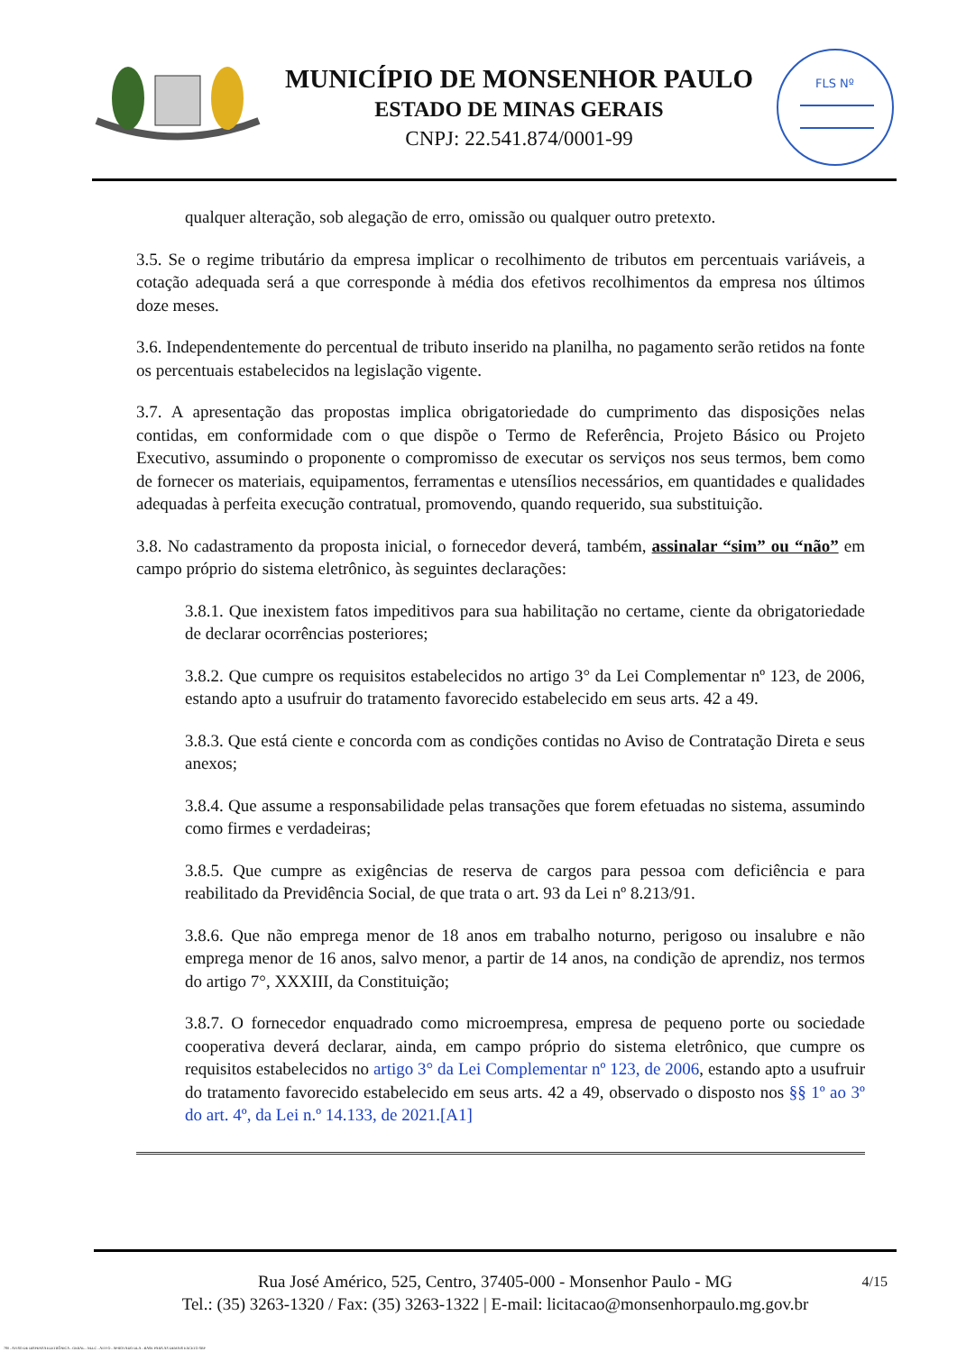MUNICÍPIO DE MONSENHOR PAULO
ESTADO DE MINAS GERAIS
CNPJ: 22.541.874/0001-99
FLS Nº
qualquer alteração, sob alegação de erro, omissão ou qualquer outro pretexto.
3.5. Se o regime tributário da empresa implicar o recolhimento de tributos em percentuais variáveis, a cotação adequada será a que corresponde à média dos efetivos recolhimentos da empresa nos últimos doze meses.
3.6. Independentemente do percentual de tributo inserido na planilha, no pagamento serão retidos na fonte os percentuais estabelecidos na legislação vigente.
3.7. A apresentação das propostas implica obrigatoriedade do cumprimento das disposições nelas contidas, em conformidade com o que dispõe o Termo de Referência, Projeto Básico ou Projeto Executivo, assumindo o proponente o compromisso de executar os serviços nos seus termos, bem como de fornecer os materiais, equipamentos, ferramentas e utensílios necessários, em quantidades e qualidades adequadas à perfeita execução contratual, promovendo, quando requerido, sua substituição.
3.8. No cadastramento da proposta inicial, o fornecedor deverá, também, assinalar “sim” ou “não” em campo próprio do sistema eletrônico, às seguintes declarações:
3.8.1. Que inexistem fatos impeditivos para sua habilitação no certame, ciente da obrigatoriedade de declarar ocorrências posteriores;
3.8.2. Que cumpre os requisitos estabelecidos no artigo 3° da Lei Complementar nº 123, de 2006, estando apto a usufruir do tratamento favorecido estabelecido em seus arts. 42 a 49.
3.8.3. Que está ciente e concorda com as condições contidas no Aviso de Contratação Direta e seus anexos;
3.8.4. Que assume a responsabilidade pelas transações que forem efetuadas no sistema, assumindo como firmes e verdadeiras;
3.8.5. Que cumpre as exigências de reserva de cargos para pessoa com deficiência e para reabilitado da Previdência Social, de que trata o art. 93 da Lei nº 8.213/91.
3.8.6. Que não emprega menor de 18 anos em trabalho noturno, perigoso ou insalubre e não emprega menor de 16 anos, salvo menor, a partir de 14 anos, na condição de aprendiz, nos termos do artigo 7°, XXXIII, da Constituição;
3.8.7. O fornecedor enquadrado como microempresa, empresa de pequeno porte ou sociedade cooperativa deverá declarar, ainda, em campo próprio do sistema eletrônico, que cumpre os requisitos estabelecidos no artigo 3° da Lei Complementar nº 123, de 2006, estando apto a usufruir do tratamento favorecido estabelecido em seus arts. 42 a 49, observado o disposto nos §§ 1º ao 3º do art. 4º, da Lei n.º 14.133, de 2021.[A1]
4/15 Rua José Américo, 525, Centro, 37405-000 - Monsenhor Paulo - MG
Tel.: (35) 3263-1320 / Fax: (35) 3263-1322 | E-mail: licitacao@monsenhorpaulo.mg.gov.br
780 - AVISO DE DISPENSA ELETRÔNICA - GERAL - NLLC - ATIVO - APROVADO DLA - BASE PARA AS DEMAIS EXCETO SRP